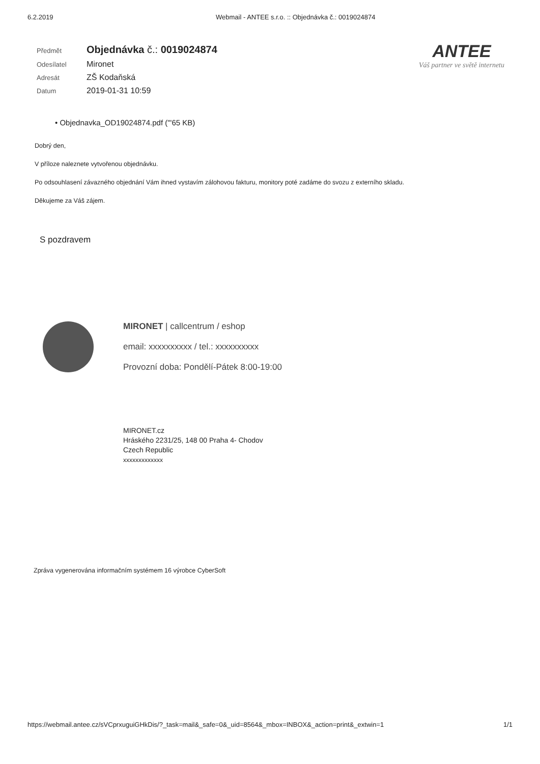6.2.2019 Webmail - ANTEE s.r.o. :: Objednávka č.: 0019024874
| Předmět | Objednávka č.: 0019024874 |
| Odesílatel | Mironet |
| Adresát | ZŠ Kodaňská |
| Datum | 2019-01-31 10:59 |
ANTEE
Váš partner ve světě internetu
• Objednavka_OD19024874.pdf ("'65 KB)
Dobrý den,
V příloze naleznete vytvořenou objednávku.
Po odsouhlasení závazného objednání Vám ihned vystavím zálohovou fakturu, monitory poté zadáme do svozu z externího skladu.
Děkujeme za Váš zájem.
S pozdravem
MIRONET | callcentrum / eshop
email: xxxxxxxxxx / tel.: xxxxxxxxxx
Provozní doba: Pondělí-Pátek 8:00-19:00
MIRONET.cz
Hráského 2231/25, 148 00 Praha 4- Chodov
Czech Republic
xxxxxxxxxxxxx
Zpráva vygenerována informačním systémem 16 výrobce CyberSoft
https://webmail.antee.cz/sVCprxuguiGHkDis/?_task=mail&_safe=0&_uid=8564&_mbox=INBOX&_action=print&_extwin=1 1/1